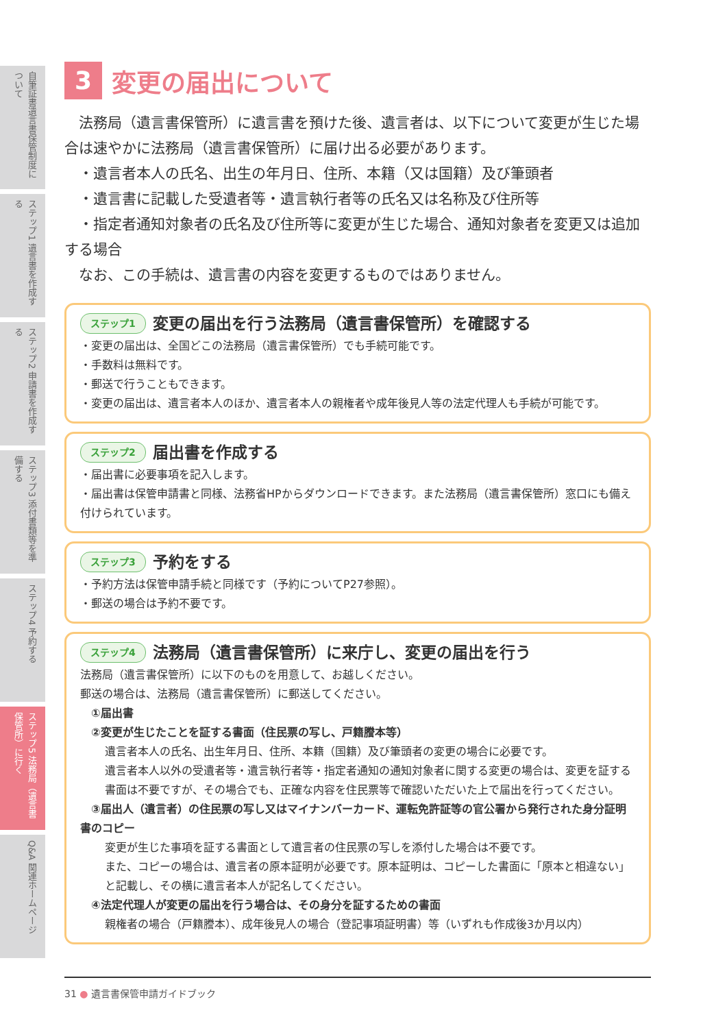自筆証書遺言書保管制度について
ステップ1 遺言書を作成する
ステップ2 申請書を作成する
ステップ3 添付書類等を準備する
ステップ4 予約する
ステップ5 法務局（遺言書保管所）に行く
Q&A 関連ホームページ
3 変更の届出について
　法務局（遺言書保管所）に遺言書を預けた後、遺言者は、以下について変更が生じた場合は速やかに法務局（遺言書保管所）に届け出る必要があります。
　・遺言者本人の氏名、出生の年月日、住所、本籍（又は国籍）及び筆頭者
　・遺言書に記載した受遺者等・遺言執行者等の氏名又は名称及び住所等
　・指定者通知対象者の氏名及び住所等に変更が生じた場合、通知対象者を変更又は追加する場合
　なお、この手続は、遺言書の内容を変更するものではありません。
ステップ1 変更の届出を行う法務局（遺言書保管所）を確認する
・変更の届出は、全国どこの法務局（遺言書保管所）でも手続可能です。
・手数料は無料です。
・郵送で行うこともできます。
・変更の届出は、遺言者本人のほか、遺言者本人の親権者や成年後見人等の法定代理人も手続が可能です。
ステップ2 届出書を作成する
・届出書に必要事項を記入します。
・届出書は保管申請書と同様、法務省HPからダウンロードできます。また法務局（遺言書保管所）窓口にも備え付けられています。
ステップ3 予約をする
・予約方法は保管申請手続と同様です（予約についてP27参照）。
・郵送の場合は予約不要です。
ステップ4 法務局（遺言書保管所）に来庁し、変更の届出を行う
法務局（遺言書保管所）に以下のものを用意して、お越しください。
郵送の場合は、法務局（遺言書保管所）に郵送してください。
　①届出書
　②変更が生じたことを証する書面（住民票の写し、戸籍謄本等）
遺言者本人の氏名、出生年月日、住所、本籍（国籍）及び筆頭者の変更の場合に必要です。
遺言者本人以外の受遺者等・遺言執行者等・指定者通知の通知対象者に関する変更の場合は、変更を証する書面は不要ですが、その場合でも、正確な内容を住民票等で確認いただいた上で届出を行ってください。
　③届出人（遺言者）の住民票の写し又はマイナンバーカード、運転免許証等の官公署から発行された身分証明書のコピー
変更が生じた事項を証する書面として遺言者の住民票の写しを添付した場合は不要です。
また、コピーの場合は、遺言者の原本証明が必要です。原本証明は、コピーした書面に「原本と相違ない」と記載し、その横に遺言者本人が記名してください。
　④法定代理人が変更の届出を行う場合は、その身分を証するための書面
親権者の場合（戸籍謄本）、成年後見人の場合（登記事項証明書）等（いずれも作成後3か月以内）
31 ● 遺言書保管申請ガイドブック